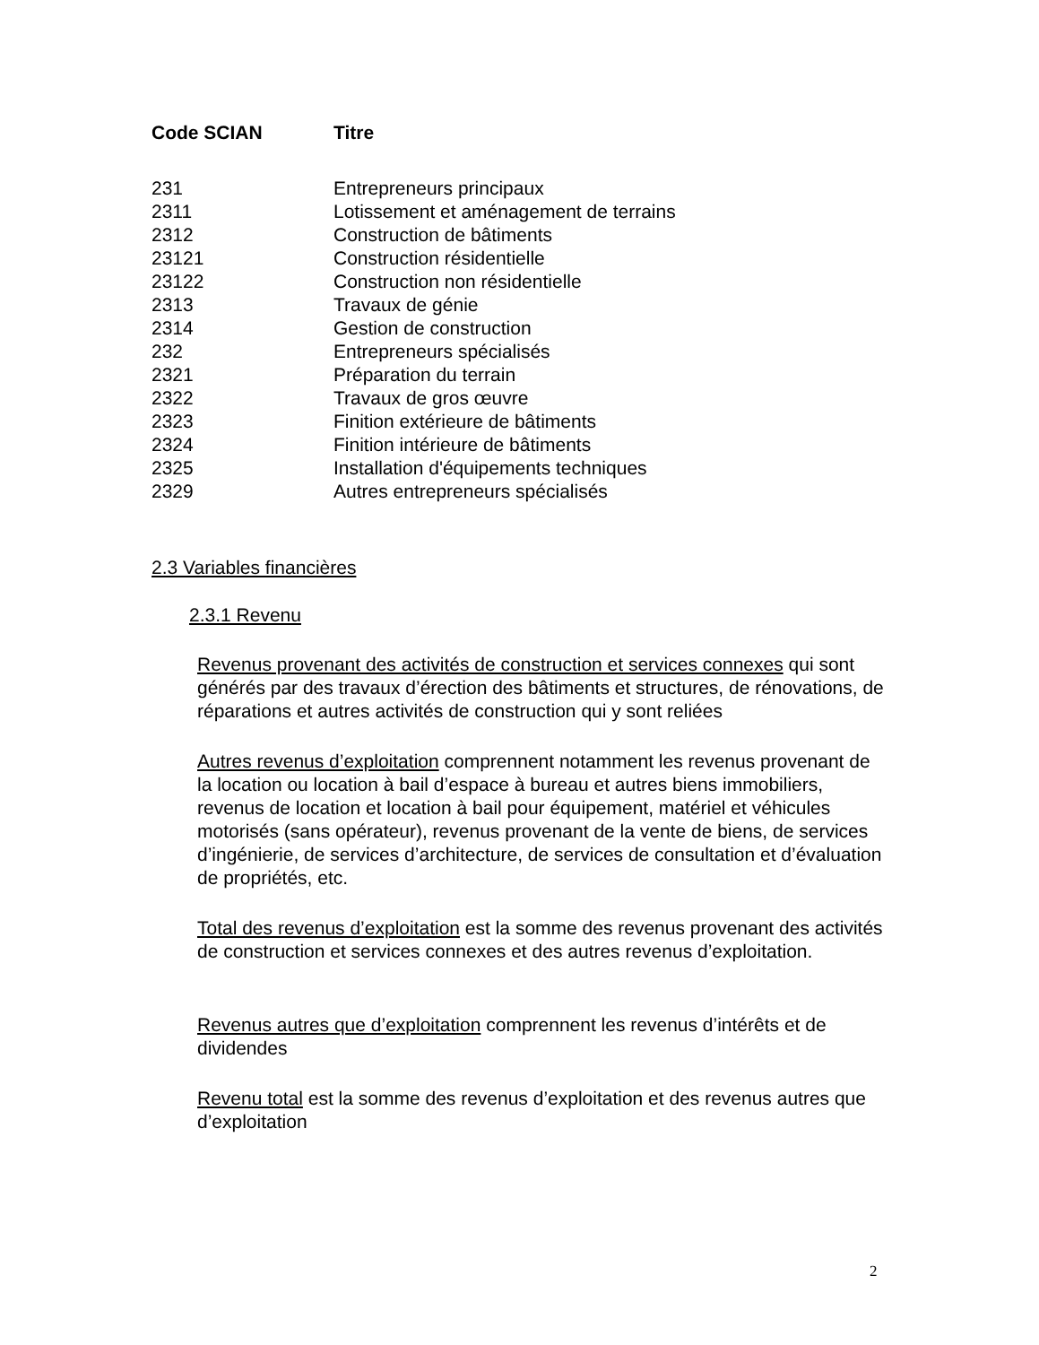| Code SCIAN | Titre |
| --- | --- |
| 231 | Entrepreneurs principaux |
| 2311 | Lotissement et aménagement de terrains |
| 2312 | Construction de bâtiments |
| 23121 | Construction résidentielle |
| 23122 | Construction non résidentielle |
| 2313 | Travaux de génie |
| 2314 | Gestion de construction |
| 232 | Entrepreneurs spécialisés |
| 2321 | Préparation du terrain |
| 2322 | Travaux de gros œuvre |
| 2323 | Finition extérieure de bâtiments |
| 2324 | Finition intérieure de bâtiments |
| 2325 | Installation d'équipements techniques |
| 2329 | Autres entrepreneurs spécialisés |
2.3 Variables financières
2.3.1 Revenu
Revenus provenant des activités de construction et services connexes qui sont générés par des travaux d’érection des bâtiments et structures, de rénovations, de réparations et autres activités de construction qui y sont reliées
Autres revenus d’exploitation comprennent notamment les revenus provenant de la location ou location à bail d’espace à bureau et autres biens immobiliers, revenus de location et location à bail pour équipement, matériel et véhicules motorisés (sans opérateur), revenus provenant de la vente de biens, de services d’ingénierie, de services d’architecture, de services de consultation et d’évaluation de propriétés, etc.
Total des revenus d’exploitation est la somme des revenus provenant des activités de construction et services connexes et des autres revenus d’exploitation.
Revenus autres que d’exploitation comprennent les revenus d’intérêts et de dividendes
Revenu total est la somme des revenus d’exploitation et des revenus autres que d’exploitation
2